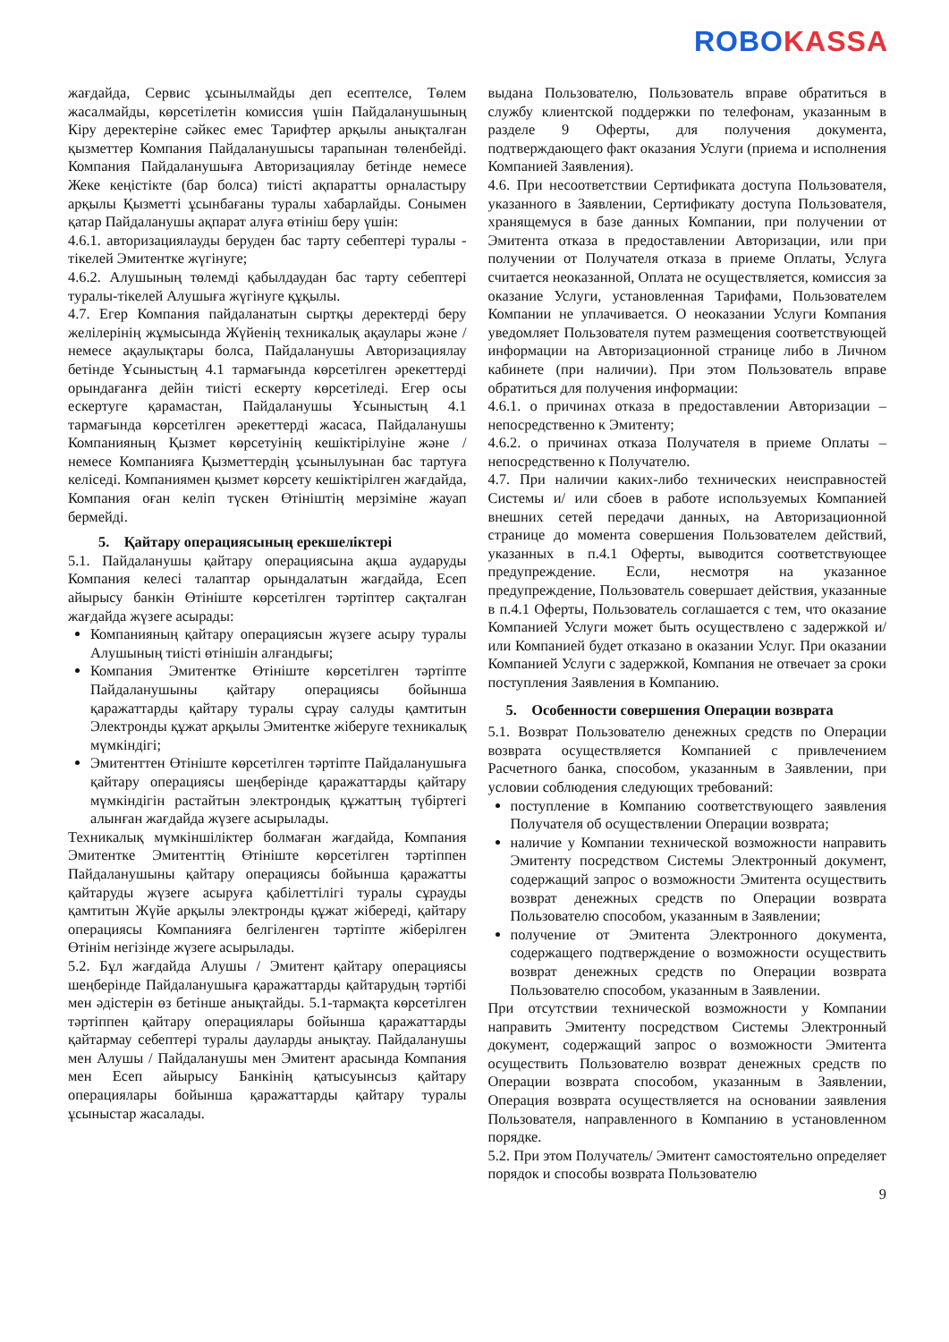ROBO KASSA
жағдайда, Сервис ұсынылмайды деп есептелсе, Төлем жасалмайды, көрсетілетін комиссия үшін Пайдаланушының Кіру деректеріне сәйкес емес Тарифтер арқылы анықталған қызметтер Компания Пайдаланушысы тарапынан төленбейді. Компания Пайдаланушыға Авторизациялау бетінде немесе Жеке кеңістікте (бар болса) тиісті ақпаратты орналастыру арқылы Қызметті ұсынбағаны туралы хабарлайды. Сонымен қатар Пайдаланушы ақпарат алуға өтініш беру үшін:
4.6.1. авторизациялауды беруден бас тарту себептері туралы - тікелей Эмитентке жүгінуге;
4.6.2. Алушының төлемді қабылдаудан бас тарту себептері туралы-тікелей Алушыға жүгінуге құқылы.
4.7. Егер Компания пайдаланатын сыртқы деректерді беру желілерінің жұмысында Жүйенің техникалық ақаулары және / немесе ақаулықтары болса, Пайдаланушы Авторизациялау бетінде Ұсыныстың 4.1 тармағында көрсетілген әрекеттерді орындағанға дейін тиісті ескерту көрсетіледі. Егер осы ескертуге қарамастан, Пайдаланушы Ұсыныстың 4.1 тармағында көрсетілген әрекеттерді жасаса, Пайдаланушы Компанияның Қызмет көрсетуінің кешіктірілуіне және / немесе Компанияға Қызметтердің ұсынылуынан бас тартуға келіседі. Компаниямен қызмет көрсету кешіктірілген жағдайда, Компания оған келіп түскен Өтініштің мерзіміне жауап бермейді.
5. Қайтару операциясының ерекшеліктері
5.1. Пайдаланушы қайтару операциясына ақша аударуды Компания келесі талаптар орындалатын жағдайда, Есеп айырысу банкін Өтініште көрсетілген тәртіптер сақталған жағдайда жүзеге асырады:
Компанияның қайтару операциясын жүзеге асыру туралы Алушының тиісті өтінішін алғандығы;
Компания Эмитентке Өтініште көрсетілген тәртіпте Пайдаланушыны қайтару операциясы бойынша қаражаттарды қайтару туралы сұрау салуды қамтитын Электронды құжат арқылы Эмитентке жіберуге техникалық мүмкіндігі;
Эмитенттен Өтініште көрсетілген тәртіпте Пайдаланушыға қайтару операциясы шеңберінде қаражаттарды қайтару мүмкіндігін растайтын электрондық құжаттың түбіртегі алынған жағдайда жүзеге асырылады.
Техникалық мүмкіншіліктер болмаған жағдайда, Компания Эмитентке Эмитенттің Өтініште көрсетілген тәртіппен Пайдаланушыны қайтару операциясы бойынша қаражатты қайтаруды жүзеге асыруға қабілеттілігі туралы сұрауды қамтитын Жүйе арқылы электронды құжат жібереді, қайтару операциясы Компанияға белгіленген тәртіпте жіберілген Өтінім негізінде жүзеге асырылады.
5.2. Бұл жағдайда Алушы / Эмитент қайтару операциясы шеңберінде Пайдаланушыға қаражаттарды қайтарудың тәртібі мен әдістерін өз бетінше анықтайды. 5.1-тармақта көрсетілген тәртіппен қайтару операциялары бойынша қаражаттарды қайтармау себептері туралы дауларды анықтау. Пайдаланушы мен Алушы / Пайдаланушы мен Эмитент арасында Компания мен Есеп айырысу Банкінің қатысуынсыз қайтару операциялары бойынша қаражаттарды қайтару туралы ұсыныстар жасалады.
выдана Пользователю, Пользователь вправе обратиться в службу клиентской поддержки по телефонам, указанным в разделе 9 Оферты, для получения документа, подтверждающего факт оказания Услуги (приема и исполнения Компанией Заявления).
4.6. При несоответствии Сертификата доступа Пользователя, указанного в Заявлении, Сертификату доступа Пользователя, хранящемуся в базе данных Компании, при получении от Эмитента отказа в предоставлении Авторизации, или при получении от Получателя отказа в приеме Оплаты, Услуга считается неоказанной, Оплата не осуществляется, комиссия за оказание Услуги, установленная Тарифами, Пользователем Компании не уплачивается. О неоказании Услуги Компания уведомляет Пользователя путем размещения соответствующей информации на Авторизационной странице либо в Личном кабинете (при наличии). При этом Пользователь вправе обратиться для получения информации:
4.6.1. о причинах отказа в предоставлении Авторизации – непосредственно к Эмитенту;
4.6.2. о причинах отказа Получателя в приеме Оплаты – непосредственно к Получателю.
4.7. При наличии каких-либо технических неисправностей Системы и/ или сбоев в работе используемых Компанией внешних сетей передачи данных, на Авторизационной странице до момента совершения Пользователем действий, указанных в п.4.1 Оферты, выводится соответствующее предупреждение. Если, несмотря на указанное предупреждение, Пользователь совершает действия, указанные в п.4.1 Оферты, Пользователь соглашается с тем, что оказание Компанией Услуги может быть осуществлено с задержкой и/или Компанией будет отказано в оказании Услуг. При оказании Компанией Услуги с задержкой, Компания не отвечает за сроки поступления Заявления в Компанию.
5. Особенности совершения Операции возврата
5.1. Возврат Пользователю денежных средств по Операции возврата осуществляется Компанией с привлечением Расчетного банка, способом, указанным в Заявлении, при условии соблюдения следующих требований:
поступление в Компанию соответствующего заявления Получателя об осуществлении Операции возврата;
наличие у Компании технической возможности направить Эмитенту посредством Системы Электронный документ, содержащий запрос о возможности Эмитента осуществить возврат денежных средств по Операции возврата Пользователю способом, указанным в Заявлении;
получение от Эмитента Электронного документа, содержащего подтверждение о возможности осуществить возврат денежных средств по Операции возврата Пользователю способом, указанным в Заявлении.
При отсутствии технической возможности у Компании направить Эмитенту посредством Системы Электронный документ, содержащий запрос о возможности Эмитента осуществить Пользователю возврат денежных средств по Операции возврата способом, указанным в Заявлении, Операция возврата осуществляется на основании заявления Пользователя, направленного в Компанию в установленном порядке.
5.2. При этом Получатель/ Эмитент самостоятельно определяет порядок и способы возврата Пользователю
9